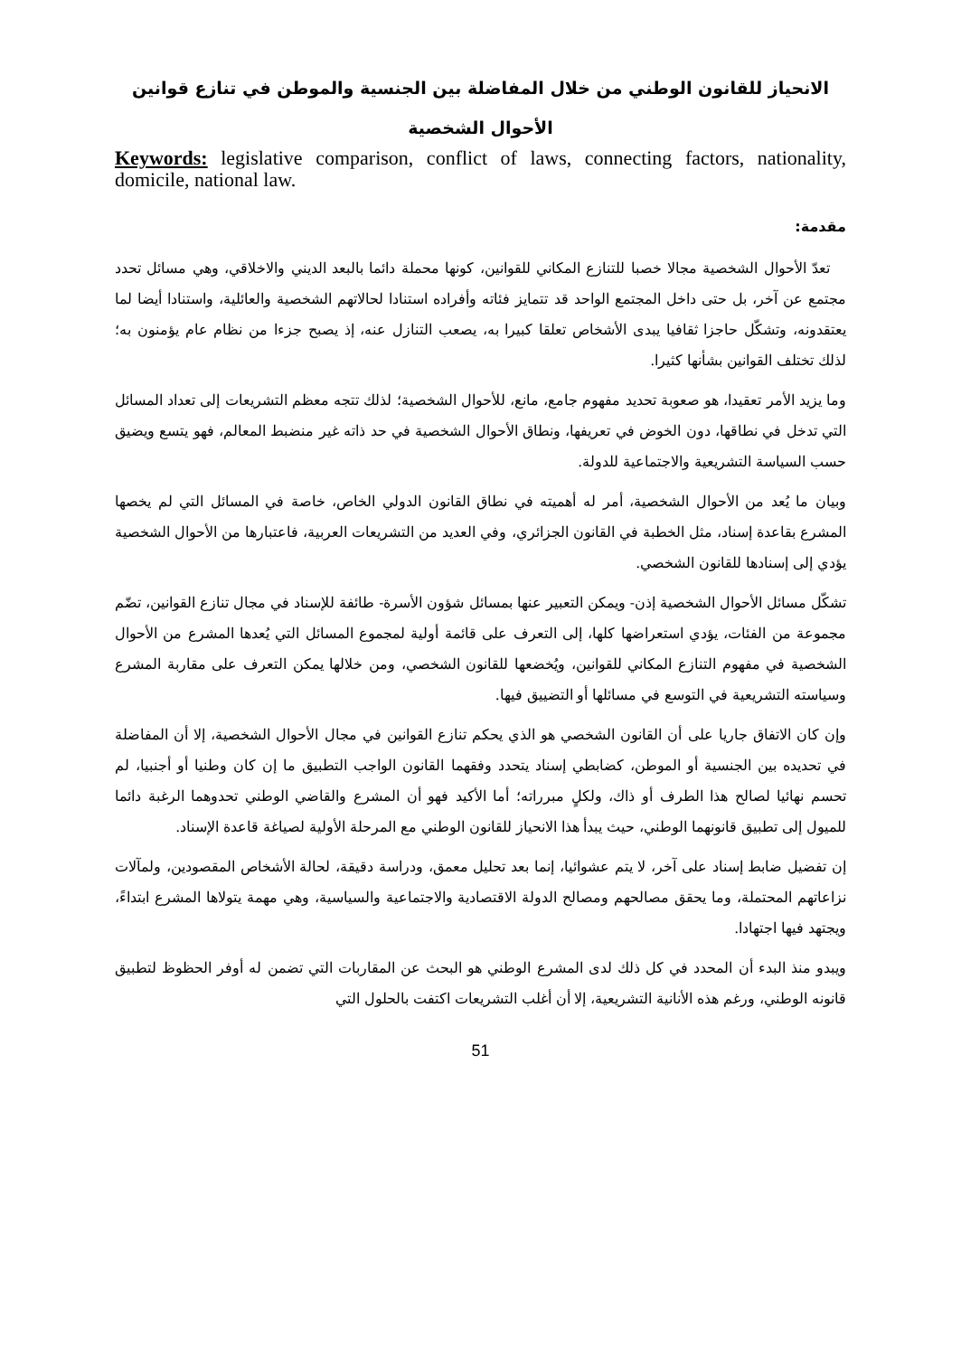الانحياز للقانون الوطني من خلال المفاضلة بين الجنسية والموطن في تنازع قوانين الأحوال الشخصية
Keywords: legislative comparison, conflict of laws, connecting factors, nationality, domicile, national law.
مقدمة:
تعدّ الأحوال الشخصية مجالا خصبا للتنازع المكاني للقوانين، كونها محملة دائما بالبعد الديني والاخلاقي، وهي مسائل تحدد مجتمع عن آخر، بل حتى داخل المجتمع الواحد قد تتمايز فئاته وأفراده استنادا لحالاتهم الشخصية والعائلية، واستنادا أيضا لما يعتقدونه، وتشكّل حاجزا ثقافيا يبدى الأشخاص تعلقا كبيرا به، يصعب التنازل عنه، إذ يصبح جزءا من نظام عام يؤمنون به؛ لذلك تختلف القوانين بشأنها كثيرا.
وما يزيد الأمر تعقيدا، هو صعوبة تحديد مفهوم جامع، مانع، للأحوال الشخصية؛ لذلك تتجه معظم التشريعات إلى تعداد المسائل التي تدخل في نطاقها، دون الخوض في تعريفها، ونطاق الأحوال الشخصية في حد ذاته غير منضبط المعالم، فهو يتسع ويضيق حسب السياسة التشريعية والاجتماعية للدولة.
وبيان ما يُعد من الأحوال الشخصية، أمر له أهميته في نطاق القانون الدولي الخاص، خاصة في المسائل التي لم يخصها المشرع بقاعدة إسناد، مثل الخطبة في القانون الجزائري، وفي العديد من التشريعات العربية، فاعتبارها من الأحوال الشخصية يؤدي إلى إسنادها للقانون الشخصي.
تشكّل مسائل الأحوال الشخصية إذن- ويمكن التعبير عنها بمسائل شؤون الأسرة- طائفة للإسناد في مجال تنازع القوانين، تضّم مجموعة من الفئات، يؤدي استعراضها كلها، إلى التعرف على قائمة أولية لمجموع المسائل التي يُعدها المشرع من الأحوال الشخصية في مفهوم التنازع المكاني للقوانين، ويُخضعها للقانون الشخصي، ومن خلالها يمكن التعرف على مقاربة المشرع وسياسته التشريعية في التوسع في مسائلها أو التضييق فيها.
وإن كان الاتفاق جاريا على أن القانون الشخصي هو الذي يحكم تنازع القوانين في مجال الأحوال الشخصية، إلا أن المفاضلة في تحديده بين الجنسية أو الموطن، كضابطي إسناد يتحدد وفقهما القانون الواجب التطبيق ما إن كان وطنيا أو أجنبيا، لم تحسم نهائيا لصالح هذا الطرف أو ذاك، ولكلٍ مبرراته؛ أما الأكيد فهو أن المشرع والقاضي الوطني تحدوهما الرغبة دائما للميول إلى تطبيق قانونهما الوطني، حيث يبدأ هذا الانحياز للقانون الوطني مع المرحلة الأولية لصياغة قاعدة الإسناد.
إن تفضيل ضابط إسناد على آخر، لا يتم عشوائيا، إنما بعد تحليل معمق، ودراسة دقيقة، لحالة الأشخاص المقصودين، ولمآلات نزاعاتهم المحتملة، وما يحقق مصالحهم ومصالح الدولة الاقتصادية والاجتماعية والسياسية، وهي مهمة يتولاها المشرع ابتداءً، ويجتهد فيها اجتهادا.
ويبدو منذ البدء أن المحدد في كل ذلك لدى المشرع الوطني هو البحث عن المقاربات التي تضمن له أوفر الحظوظ لتطبيق قانونه الوطني، ورغم هذه الأنانية التشريعية، إلا أن أغلب التشريعات اكتفت بالحلول التي
51